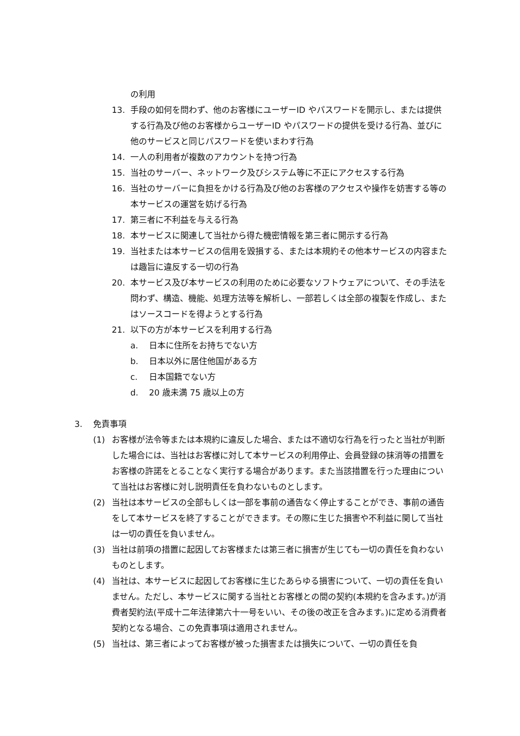の利用
13. 手段の如何を問わず、他のお客様にユーザーID やパスワードを開示し、または提供する行為及び他のお客様からユーザーID やパスワードの提供を受ける行為、並びに他のサービスと同じパスワードを使いまわす行為
14. 一人の利用者が複数のアカウントを持つ行為
15. 当社のサーバー、ネットワーク及びシステム等に不正にアクセスする行為
16. 当社のサーバーに負担をかける行為及び他のお客様のアクセスや操作を妨害する等の本サービスの運営を妨げる行為
17. 第三者に不利益を与える行為
18. 本サービスに関連して当社から得た機密情報を第三者に開示する行為
19. 当社または本サービスの信用を毀損する、または本規約その他本サービスの内容または趣旨に違反する一切の行為
20. 本サービス及び本サービスの利用のために必要なソフトウェアについて、その手法を問わず、構造、機能、処理方法等を解析し、一部若しくは全部の複製を作成し、またはソースコードを得ようとする行為
21. 以下の方が本サービスを利用する行為
a. 日本に住所をお持ちでない方
b. 日本以外に居住他国がある方
c. 日本国籍でない方
d. 20 歳未満 75 歳以上の方
3. 免責事項
(1) お客様が法令等または本規約に違反した場合、または不適切な行為を行ったと当社が判断した場合には、当社はお客様に対して本サービスの利用停止、会員登録の抹消等の措置をお客様の許諾をとることなく実行する場合があります。また当該措置を行った理由について当社はお客様に対し説明責任を負わないものとします。
(2) 当社は本サービスの全部もしくは一部を事前の通告なく停止することができ、事前の通告をして本サービスを終了することができます。その際に生じた損害や不利益に関して当社は一切の責任を負いません。
(3) 当社は前項の措置に起因してお客様または第三者に損害が生じても一切の責任を負わないものとします。
(4) 当社は、本サービスに起因してお客様に生じたあらゆる損害について、一切の責任を負いません。ただし、本サービスに関する当社とお客様との間の契約(本規約を含みます。)が消費者契約法(平成十二年法律第六十一号をいい、その後の改正を含みます。)に定める消費者契約となる場合、この免責事項は適用されません。
(5) 当社は、第三者によってお客様が被った損害または損失について、一切の責任を負